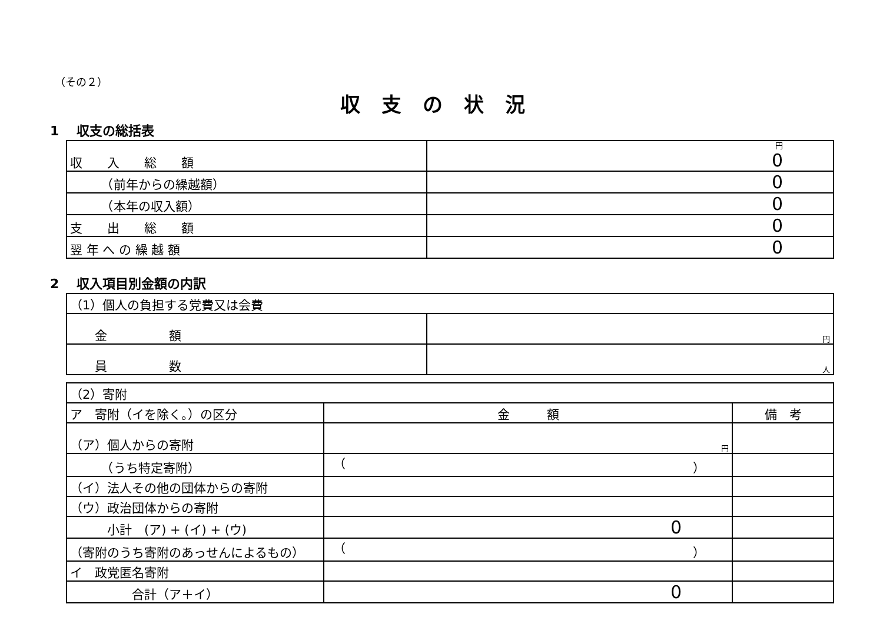（その２）
収支の状況
1　 収支の総括表
| 収 入 総 額 | 円 0 |
| （前年からの繰越額） | 0 |
| （本年の収入額） | 0 |
| 支 出 総 額 | 0 |
| 翌 年 へ の 繰 越 額 | 0 |
2　 収入項目別金額の内訳
| （1）個人の負担する党費又は会費 | |
| 金 額 | 円 |
| 員 数 | 人 |
| （2）寄附 | | |
| ア 寄附（イを除く。）の区分 | 金 額 | 備 考 |
| （ア）個人からの寄附 | 円 | |
| （うち特定寄附） | （ ） | |
| （イ）法人その他の団体からの寄附 | | |
| （ウ）政治団体からの寄附 | | |
| 小計 (ア) + (イ) + (ウ) | 0 | |
| （寄附のうち寄附のあっせんによるもの） | （ ） | |
| イ 政党匿名寄附 | | |
| 合計（ア＋イ） | 0 | |